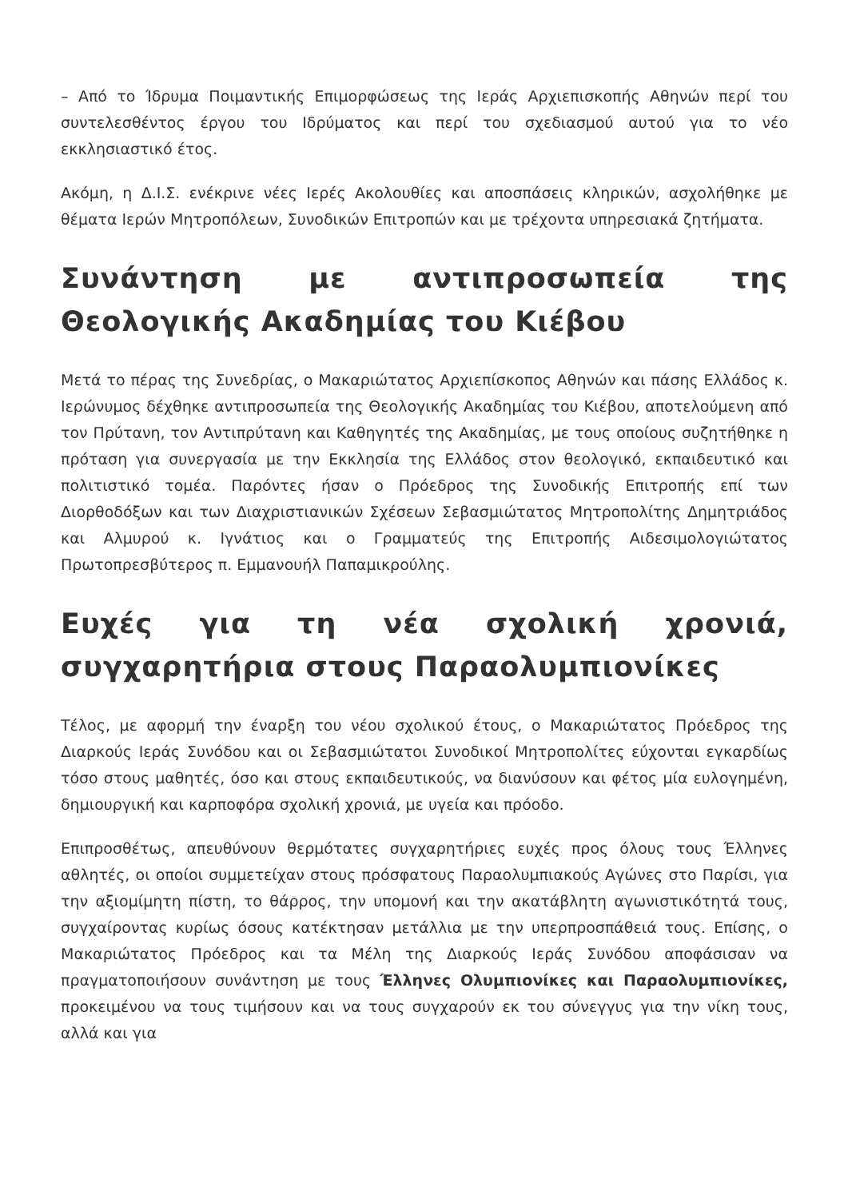– Από το Ίδρυμα Ποιμαντικής Επιμορφώσεως της Ιεράς Αρχιεπισκοπής Αθηνών περί του συντελεσθέντος έργου του Ιδρύματος και περί του σχεδιασμού αυτού για το νέο εκκλησιαστικό έτος.
Ακόμη, η Δ.Ι.Σ. ενέκρινε νέες Ιερές Ακολουθίες και αποσπάσεις κληρικών, ασχολήθηκε με θέματα Ιερών Μητροπόλεων, Συνοδικών Επιτροπών και με τρέχοντα υπηρεσιακά ζητήματα.
Συνάντηση με αντιπροσωπεία της Θεολογικής Ακαδημίας του Κιέβου
Μετά το πέρας της Συνεδρίας, ο Μακαριώτατος Αρχιεπίσκοπος Αθηνών και πάσης Ελλάδος κ. Ιερώνυμος δέχθηκε αντιπροσωπεία της Θεολογικής Ακαδημίας του Κιέβου, αποτελούμενη από τον Πρύτανη, τον Αντιπρύτανη και Καθηγητές της Ακαδημίας, με τους οποίους συζητήθηκε η πρόταση για συνεργασία με την Εκκλησία της Ελλάδος στον θεολογικό, εκπαιδευτικό και πολιτιστικό τομέα. Παρόντες ήσαν ο Πρόεδρος της Συνοδικής Επιτροπής επί των Διορθοδόξων και των Διαχριστιανικών Σχέσεων Σεβασμιώτατος Μητροπολίτης Δημητριάδος και Αλμυρού κ. Ιγνάτιος και ο Γραμματεύς της Επιτροπής Αιδεσιμολογιώτατος Πρωτοπρεσβύτερος π. Εμμανουήλ Παπαμικρούλης.
Ευχές για τη νέα σχολική χρονιά, συγχαρητήρια στους Παραολυμπιονίκες
Τέλος, με αφορμή την έναρξη του νέου σχολικού έτους, ο Μακαριώτατος Πρόεδρος της Διαρκούς Ιεράς Συνόδου και οι Σεβασμιώτατοι Συνοδικοί Μητροπολίτες εύχονται εγκαρδίως τόσο στους μαθητές, όσο και στους εκπαιδευτικούς, να διανύσουν και φέτος μία ευλογημένη, δημιουργική και καρποφόρα σχολική χρονιά, με υγεία και πρόοδο.
Επιπροσθέτως, απευθύνουν θερμότατες συγχαρητήριες ευχές προς όλους τους Έλληνες αθλητές, οι οποίοι συμμετείχαν στους πρόσφατους Παραολυμπιακούς Αγώνες στο Παρίσι, για την αξιομίμητη πίστη, το θάρρος, την υπομονή και την ακατάβλητη αγωνιστικότητά τους, συγχαίροντας κυρίως όσους κατέκτησαν μετάλλια με την υπερπροσπάθειά τους. Επίσης, ο Μακαριώτατος Πρόεδρος και τα Μέλη της Διαρκούς Ιεράς Συνόδου αποφάσισαν να πραγματοποιήσουν συνάντηση με τους Έλληνες Ολυμπιονίκες και Παραολυμπιονίκες, προκειμένου να τους τιμήσουν και να τους συγχαρούν εκ του σύνεγγυς για την νίκη τους, αλλά και για